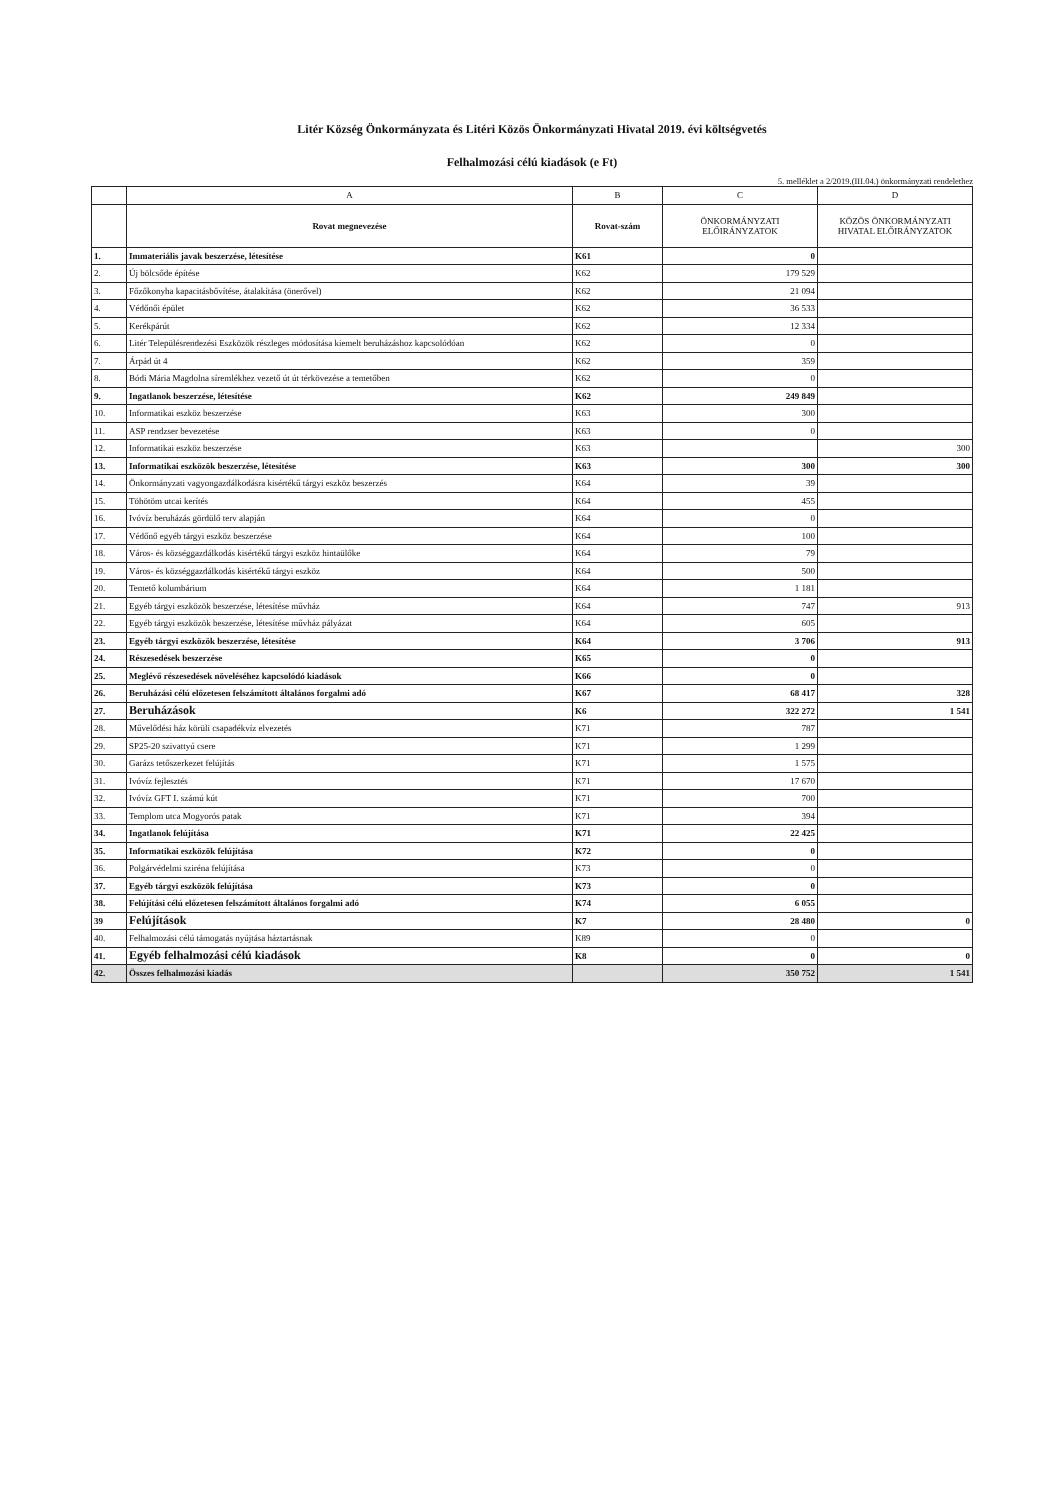Litér Község Önkormányzata és Litéri Közös Önkormányzati Hivatal 2019. évi költségvetés
Felhalmozási célú kiadások (e Ft)
5. melléklet a 2/2019.(III.04.) önkormányzati rendelethez
| | A | B | C | D |
| --- | --- | --- | --- | --- |
| | Rovat megnevezése | Rovat-szám | ÖNKORMÁNYZATI ELŐIRÁNYZATOK | KÖZÖS ÖNKORMÁNYZATI HIVATAL ELŐIRÁNYZATOK |
| 1. | Immateriális javak beszerzése, létesítése | K61 | 0 | |
| 2. | Új bölcsőde építése | K62 | 179 529 | |
| 3. | Főzőkonyha kapacitásbővítése, átalakítása (önerővel) | K62 | 21 094 | |
| 4. | Védőnői épület | K62 | 36 533 | |
| 5. | Kerékpárút | K62 | 12 334 | |
| 6. | Litér Településrendezési Eszközök részleges módosítása kiemelt beruházáshoz kapcsolódóan | K62 | 0 | |
| 7. | Árpád út 4 | K62 | 359 | |
| 8. | Bódi Mária Magdolna síremlékhez vezető út út térkövezése a temetőben | K62 | 0 | |
| 9. | Ingatlanok beszerzése, létesítése | K62 | 249 849 | |
| 10. | Informatikai eszköz beszerzése | K63 | 300 | |
| 11. | ASP rendzser bevezetése | K63 | 0 | |
| 12. | Informatikai eszköz beszerzése | K63 | | 300 |
| 13. | Informatikai eszközök beszerzése, létesítése | K63 | 300 | 300 |
| 14. | Önkormányzati vagyongazdálkodásra kisértékű tárgyi eszköz beszerzés | K64 | 39 | |
| 15. | Töhötöm utcai kerítés | K64 | 455 | |
| 16. | Ivóvíz beruházás gördülő terv alapján | K64 | 0 | |
| 17. | Védőnő egyéb tárgyi eszköz beszerzése | K64 | 100 | |
| 18. | Város- és községgazdálkodás kisértékű tárgyi eszköz hintaülőke | K64 | 79 | |
| 19. | Város- és községgazdálkodás kisértékű tárgyi eszköz | K64 | 500 | |
| 20. | Temető kolumbárium | K64 | 1 181 | |
| 21. | Egyéb tárgyi eszközök beszerzése, létesítése művház | K64 | 747 | 913 |
| 22. | Egyéb tárgyi eszközök beszerzése, létesítése művház pályázat | K64 | 605 | |
| 23. | Egyéb tárgyi eszközök beszerzése, létesítése | K64 | 3 706 | 913 |
| 24. | Részesedések beszerzése | K65 | 0 | |
| 25. | Meglévő részesedések növeléséhez kapcsolódó kiadások | K66 | 0 | |
| 26. | Beruházási célú előzetesen felszámított általános forgalmi adó | K67 | 68 417 | 328 |
| 27. | Beruházások | K6 | 322 272 | 1 541 |
| 28. | Művelődési ház körüli csapadékvíz elvezetés | K71 | 787 | |
| 29. | SP25-20 szivattyú csere | K71 | 1 299 | |
| 30. | Garázs tetőszerkezet felújítás | K71 | 1 575 | |
| 31. | Ivóvíz fejlesztés | K71 | 17 670 | |
| 32. | Ivóvíz GFT I. számú kút | K71 | 700 | |
| 33. | Templom utca Mogyorós patak | K71 | 394 | |
| 34. | Ingatlanok felújítása | K71 | 22 425 | |
| 35. | Informatikai eszközök felújítása | K72 | 0 | |
| 36. | Polgárvédelmi sziréna felújítása | K73 | 0 | |
| 37. | Egyéb tárgyi eszközök felújítása | K73 | 0 | |
| 38. | Felújítási célú előzetesen felszámított általános forgalmi adó | K74 | 6 055 | |
| 39 | Felújítások | K7 | 28 480 | 0 |
| 40. | Felhalmozási célú támogatás nyújtása háztartásnak | K89 | 0 | |
| 41. | Egyéb felhalmozási célú kiadások | K8 | 0 | 0 |
| 42. | Összes felhalmozási kiadás | | 350 752 | 1 541 |